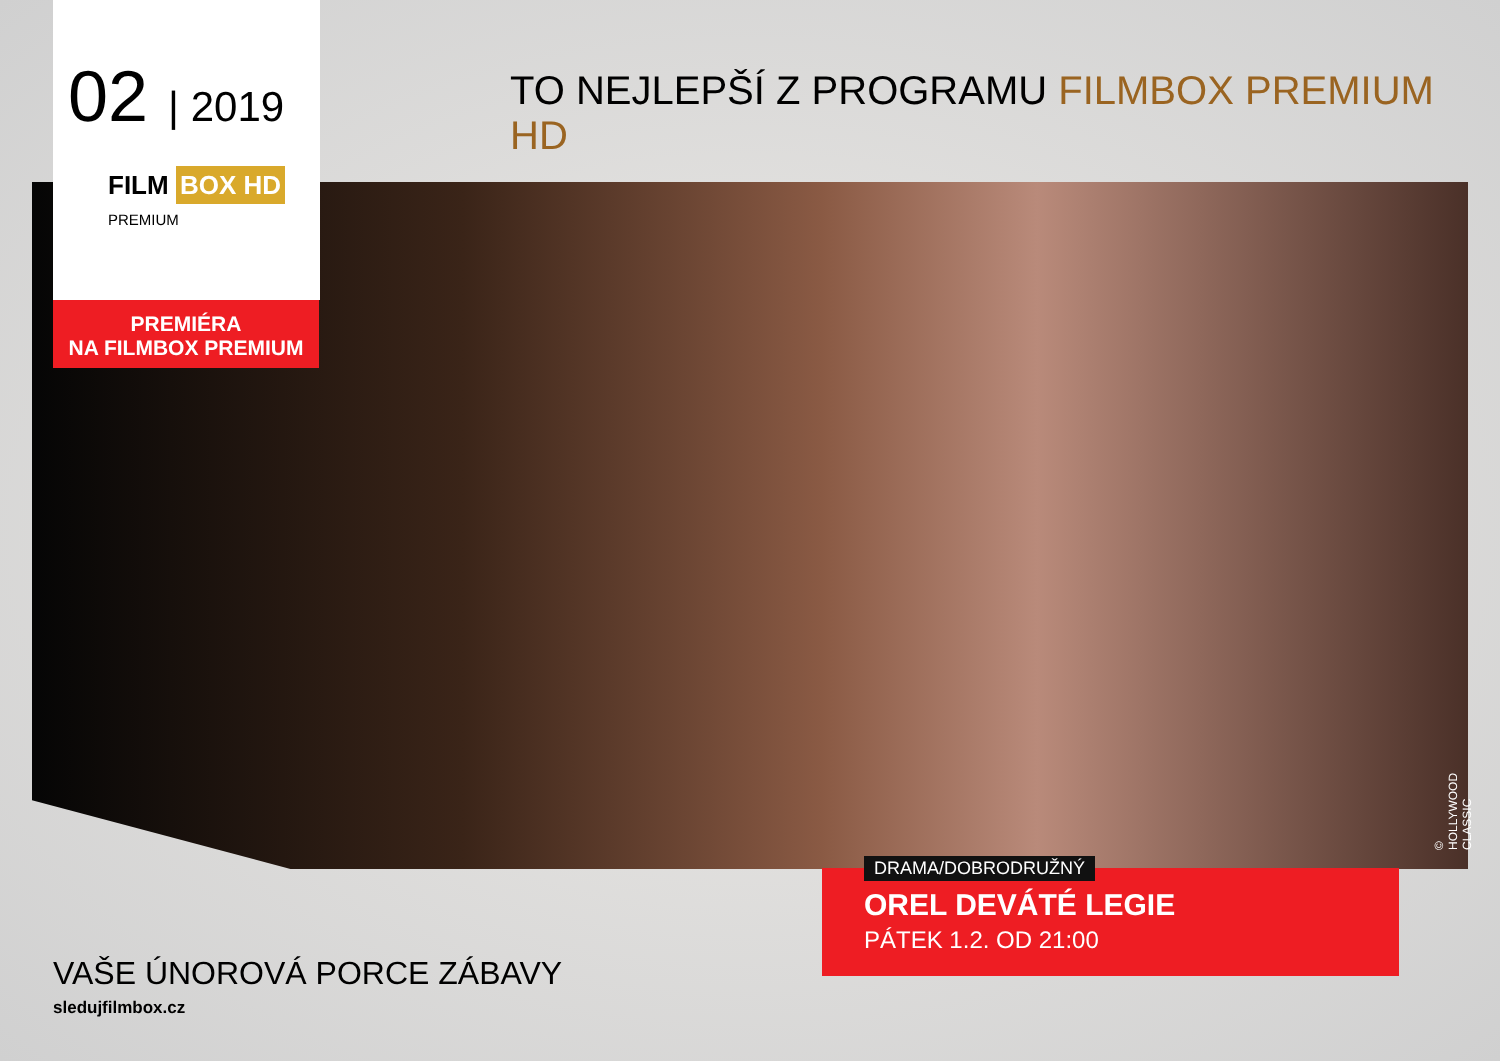02 | 2019
TO NEJLEPŠÍ Z PROGRAMU FILMBOX PREMIUM HD
FILM BOX HD
PREMIUM
PREMIÉRA
NA FILMBOX PREMIUM
© HOLLYWOOD CLASSIC
OREL DEVÁTÉ LEGIE
PÁTEK 1.2. OD 21:00
DRAMA/DOBRODRUŽNÝ
VAŠE ÚNOROVÁ PORCE ZÁBAVY
sledujfilmbox.cz